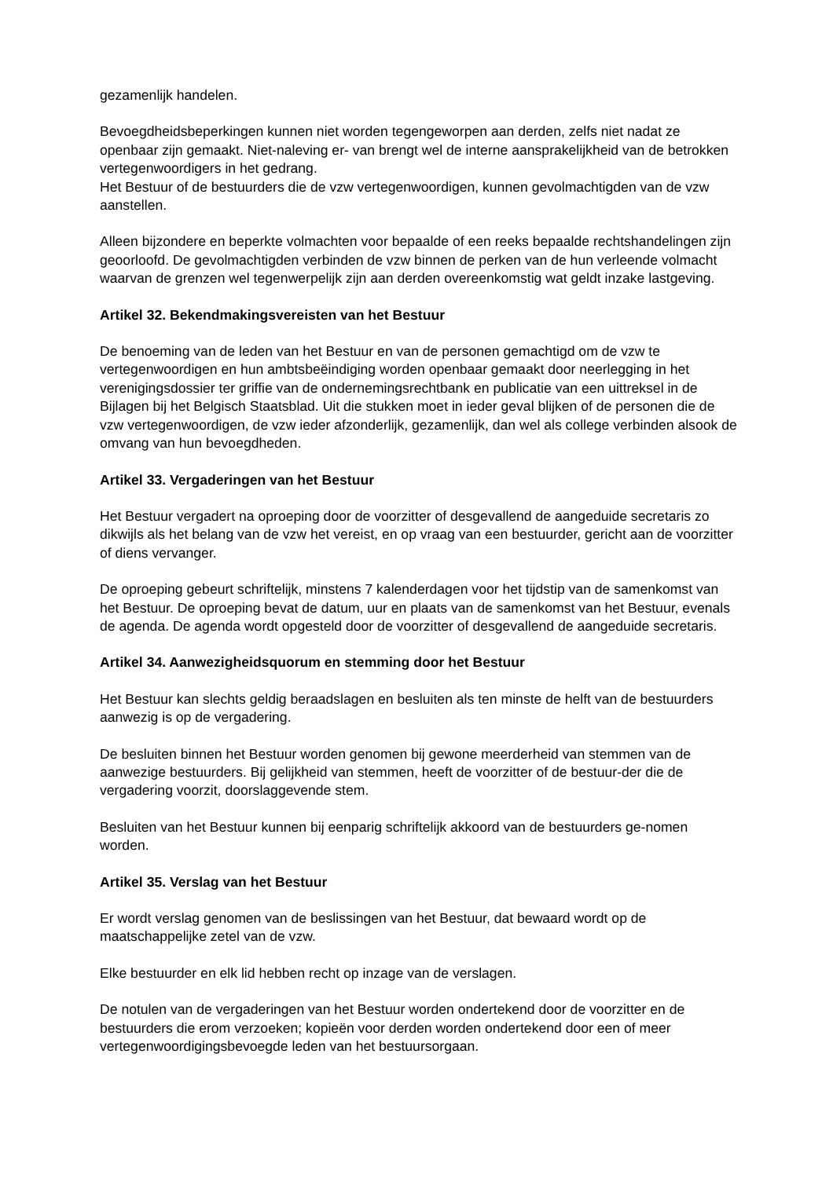gezamenlijk handelen.
Bevoegdheidsbeperkingen kunnen niet worden tegengeworpen aan derden, zelfs niet nadat ze openbaar zijn gemaakt. Niet-naleving er- van brengt wel de interne aansprakelijkheid van de betrokken vertegenwoordigers in het gedrang.
Het Bestuur of de bestuurders die de vzw vertegenwoordigen, kunnen gevolmachtigden van de vzw aanstellen.
Alleen bijzondere en beperkte volmachten voor bepaalde of een reeks bepaalde rechtshandelingen zijn geoorloofd. De gevolmachtigden verbinden de vzw binnen de perken van de hun verleende volmacht waarvan de grenzen wel tegenwerpelijk zijn aan derden overeenkomstig wat geldt inzake lastgeving.
Artikel 32. Bekendmakingsvereisten van het Bestuur
De benoeming van de leden van het Bestuur en van de personen gemachtigd om de vzw te vertegenwoordigen en hun ambtsbeëindiging worden openbaar gemaakt door neerlegging in het verenigingsdossier ter griffie van de ondernemingsrechtbank en publicatie van een uittreksel in de Bijlagen bij het Belgisch Staatsblad. Uit die stukken moet in ieder geval blijken of de personen die de vzw vertegenwoordigen, de vzw ieder afzonderlijk, gezamenlijk, dan wel als college verbinden alsook de omvang van hun bevoegdheden.
Artikel 33. Vergaderingen van het Bestuur
Het Bestuur vergadert na oproeping door de voorzitter of desgevallend de aangeduide secretaris zo dikwijls als het belang van de vzw het vereist, en op vraag van een bestuurder, gericht aan de voorzitter of diens vervanger.
De oproeping gebeurt schriftelijk, minstens 7 kalenderdagen voor het tijdstip van de samenkomst van het Bestuur. De oproeping bevat de datum, uur en plaats van de samenkomst van het Bestuur, evenals de agenda. De agenda wordt opgesteld door de voorzitter of desgevallend de aangeduide secretaris.
Artikel 34. Aanwezigheidsquorum en stemming door het Bestuur
Het Bestuur kan slechts geldig beraadslagen en besluiten als ten minste de helft van de bestuurders aanwezig is op de vergadering.
De besluiten binnen het Bestuur worden genomen bij gewone meerderheid van stemmen van de aanwezige bestuurders. Bij gelijkheid van stemmen, heeft de voorzitter of de bestuur-der die de vergadering voorzit, doorslaggevende stem.
Besluiten van het Bestuur kunnen bij eenparig schriftelijk akkoord van de bestuurders ge-nomen worden.
Artikel 35. Verslag van het Bestuur
Er wordt verslag genomen van de beslissingen van het Bestuur, dat bewaard wordt op de maatschappelijke zetel van de vzw.
Elke bestuurder en elk lid hebben recht op inzage van de verslagen.
De notulen van de vergaderingen van het Bestuur worden ondertekend door de voorzitter en de bestuurders die erom verzoeken; kopieën voor derden worden ondertekend door een of meer vertegenwoordigingsbevoegde leden van het bestuursorgaan.